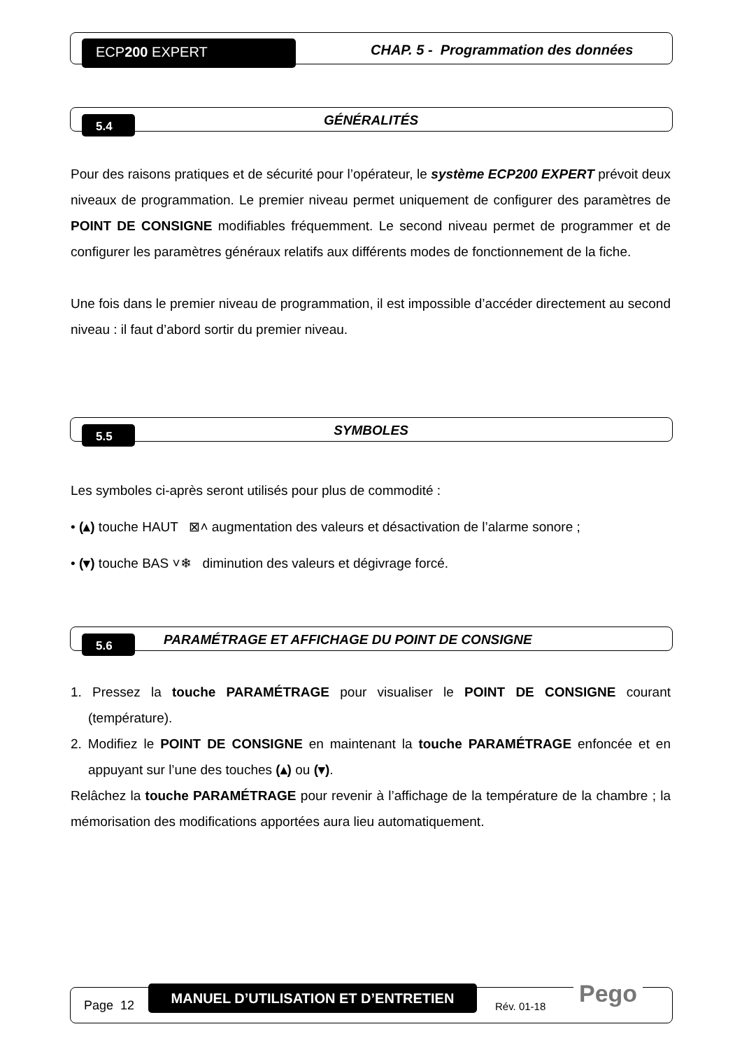ECP200 EXPERT
CHAP. 5 - Programmation des données
5.4
GÉNÉRALITÉS
Pour des raisons pratiques et de sécurité pour l’opérateur, le système ECP200 EXPERT prévoit deux niveaux de programmation. Le premier niveau permet uniquement de configurer des paramètres de POINT DE CONSIGNE modifiables fréquemment. Le second niveau permet de programmer et de configurer les paramètres généraux relatifs aux différents modes de fonctionnement de la fiche.
Une fois dans le premier niveau de programmation, il est impossible d’accéder directement au second niveau : il faut d’abord sortir du premier niveau.
5.5
SYMBOLES
Les symboles ci-après seront utilisés pour plus de commodité :
• (▴) touche HAUT ⊠˄ augmentation des valeurs et désactivation de l’alarme sonore ;
• (▾) touche BAS ˅❄ diminution des valeurs et dégivrage forcé.
5.6
PARAMÉTRAGE ET AFFICHAGE DU POINT DE CONSIGNE
1. Pressez la touche PARAMÉTRAGE pour visualiser le POINT DE CONSIGNE courant (température).
2. Modifiez le POINT DE CONSIGNE en maintenant la touche PARAMÉTRAGE enfoncée et en appuyant sur l’une des touches (▴) ou (▾).
Relâchez la touche PARAMÉTRAGE pour revenir à l’affichage de la température de la chambre ; la mémorisation des modifications apportées aura lieu automatiquement.
Page 12
MANUEL D’UTILISATION ET D’ENTRETIEN
Rév. 01-18 Pego